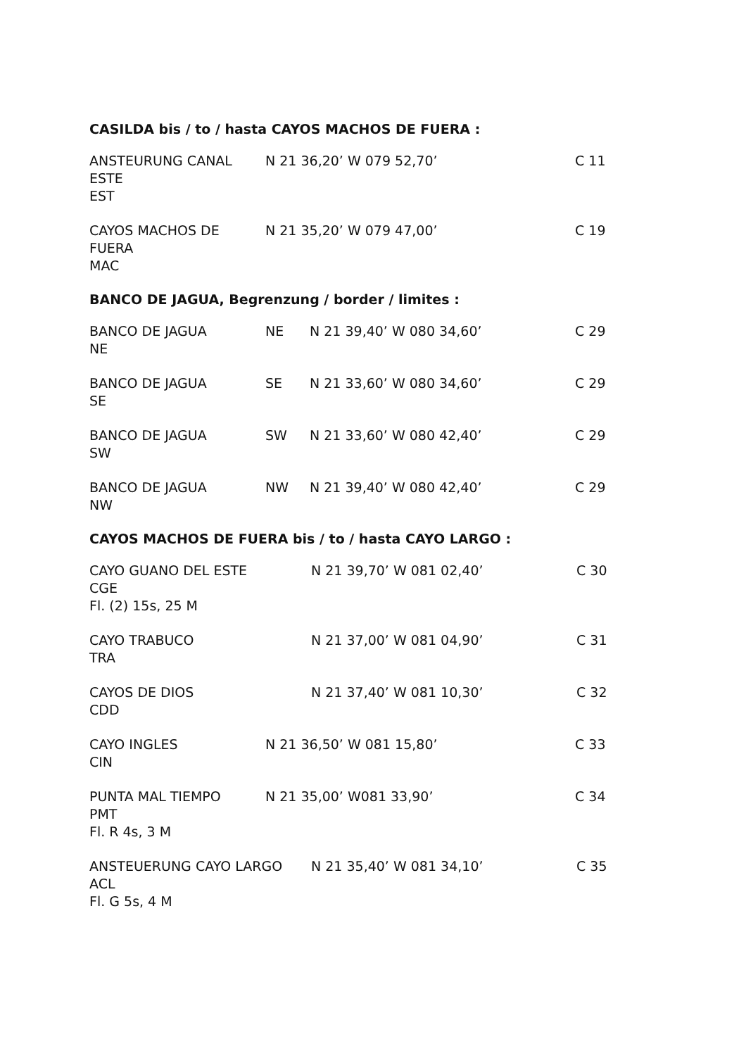CASILDA bis / to / hasta CAYOS MACHOS DE FUERA :
ANSTEURUNG CANAL ESTE
EST
N 21 36,20’ W 079 52,70’
C 11
CAYOS MACHOS DE FUERA
MAC
N 21 35,20’ W 079 47,00’
C 19
BANCO DE JAGUA, Begrenzung / border / limites :
BANCO DE JAGUA
NE
NE N 21 39,40’ W 080 34,60’
C 29
BANCO DE JAGUA
SE
SE N 21 33,60’ W 080 34,60’
C 29
BANCO DE JAGUA
SW
SW N 21 33,60’ W 080 42,40’
C 29
BANCO DE JAGUA
NW
NW N 21 39,40’ W 080 42,40’
C 29
CAYOS MACHOS DE FUERA bis / to / hasta CAYO LARGO :
CAYO GUANO DEL ESTE
CGE
Fl. (2) 15s, 25 M
N 21 39,70’ W 081 02,40’
C 30
CAYO TRABUCO
TRA
N 21 37,00’ W 081 04,90’
C 31
CAYOS DE DIOS
CDD
N 21 37,40’ W 081 10,30’
C 32
CAYO INGLES
CIN
N 21 36,50’ W 081 15,80’
C 33
PUNTA MAL TIEMPO
PMT
Fl. R 4s, 3 M
N 21 35,00’ W081 33,90’
C 34
ANSTEUERUNG CAYO LARGO
ACL
Fl. G 5s, 4 M
N 21 35,40’ W 081 34,10’
C 35